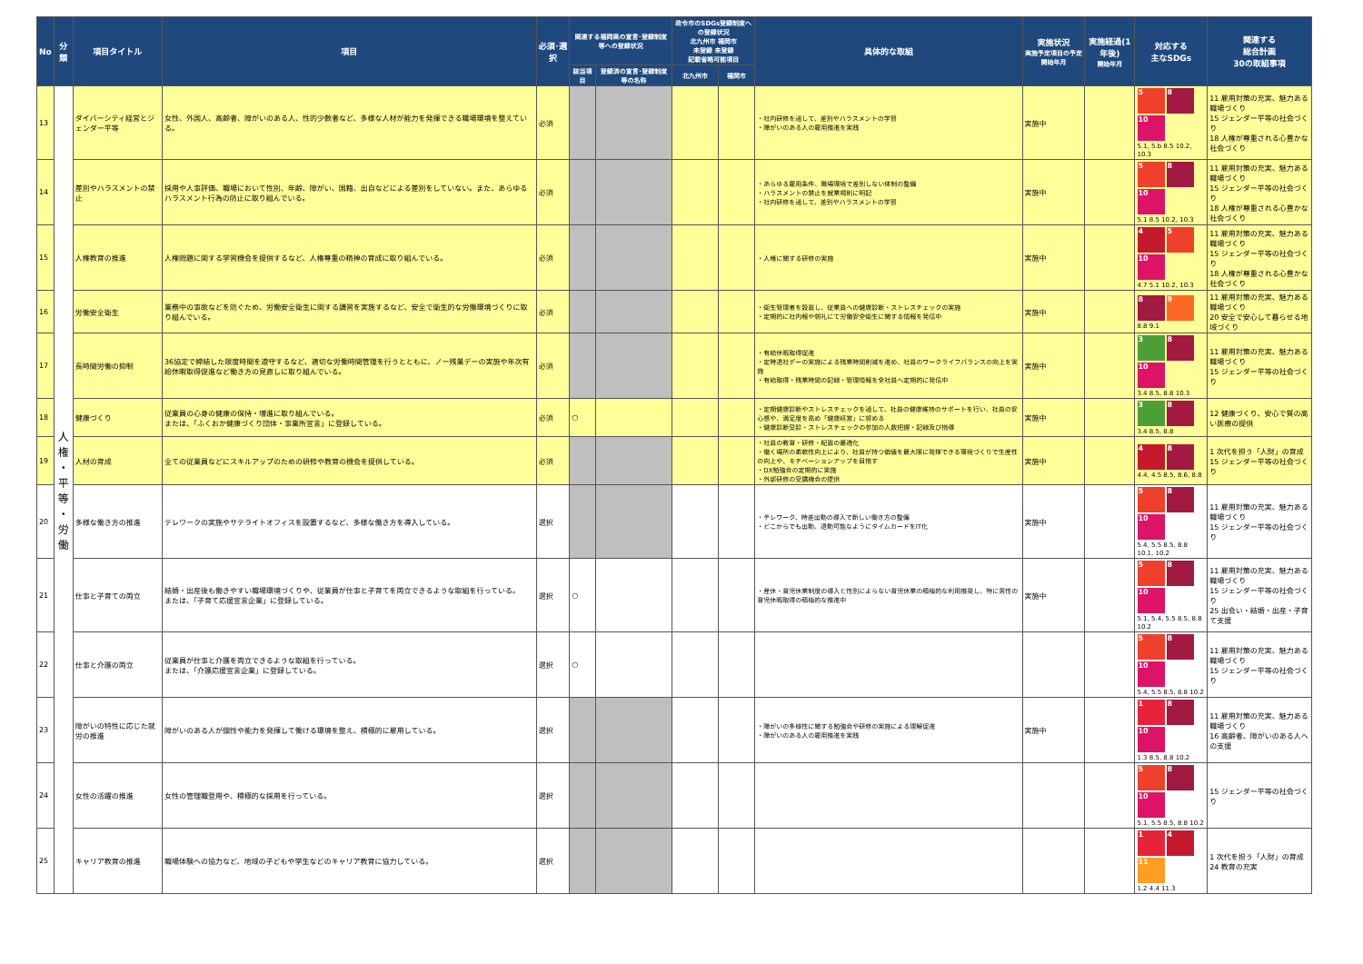| No | 分類 | 項目タイトル | 項目 | 必須･選択 | 関連する福岡県の宣言･登録制度等への登録状況 | | 政令市のSDGs登録制度への登録状況 北九州市 福岡市 未登録 未登録 記載省略可能項目 | | 具体的な取組 | 実施状況 実施予定項目の予定開始年月 | 実施経過(1年後) 開始年月 | 対応する 主なSDGs | 関連する 総合計画 30の取組事項 |
| --- | --- | --- | --- | --- | --- | --- | --- | --- | --- | --- | --- | --- | --- |
| | | | | | 該当項目 | 登録済の宣言･登録制度等の名称 | 北九州市 | 福岡市 | | | | | |
| 13 | 人 権 ・ 平 等 ・ 労 働 | ダイバーシティ経営とジェンダー平等 | 女性、外国人、高齢者、障がいのある人、性的少数者など、多様な人材が能力を発揮できる職場環境を整えている。 | 必須 | | | | | ・社内研修を通して、差別やハラスメントの学習 ・障がいのある人の雇用推進を実践 | 実施中 | | 5 8 10 5.1, 5.b 8.5 10.2, 10.3 | 11 雇用対策の充実、魅力ある職場づくり 15 ジェンダー平等の社会づくり 18 人権が尊重される心豊かな社会づくり |
| 14 | | 差別やハラスメントの禁止 | 採用や人事評価、職場において性別、年齢、障がい、国籍、出自などによる差別をしていない。また、あらゆるハラスメント行為の防止に取り組んでいる。 | 必須 | | | | | ・あらゆる雇用条件、職場環境で差別しない体制の整備 ・ハラスメントの禁止を就業規則に明記 ・社内研修を通して、差別やハラスメントの学習 | 実施中 | | 5 8 10 5.1 8.5 10.2, 10.3 | 11 雇用対策の充実、魅力ある職場づくり 15 ジェンダー平等の社会づくり 18 人権が尊重される心豊かな社会づくり |
| 15 | | 人権教育の推進 | 人権問題に関する学習機会を提供するなど、人権尊重の精神の育成に取り組んでいる。 | 必須 | | | | | ・人権に関する研修の実施 | 実施中 | | 4 5 10 4.7 5.1 10.2, 10.3 | 11 雇用対策の充実、魅力ある職場づくり 15 ジェンダー平等の社会づくり 18 人権が尊重される心豊かな社会づくり |
| 16 | | 労働安全衛生 | 業務中の事故などを防ぐため、労働安全衛生に関する講習を実施するなど、安全で衛生的な労働環境づくりに取り組んでいる。 | 必須 | | | | | ・衛生管理者を設置し、従業員への健康診断・ストレスチェックの実施 ・定期的に社内報や朝礼にて労働安全衛生に関する情報を発信中 | 実施中 | | 8 9 8.8 9.1 | 11 雇用対策の充実、魅力ある職場づくり 20 安全で安心して暮らせる地域づくり |
| 17 | | 長時間労働の抑制 | 36協定で締結した限度時間を遵守するなど、適切な労働時間管理を行うとともに、ノー残業デーの実施や年次有給休暇取得促進など働き方の見直しに取り組んでいる。 | 必須 | | | | | ・有給休暇取得促進 ・定時退社デーの実施による残業時間削減を進め、社員のワークライフバランスの向上を実施 ・有給取得・残業時間の記録・管理情報を全社員へ定期的に発信中 | 実施中 | | 3 8 10 3.4 8.5, 8.8 10.3 | 11 雇用対策の充実、魅力ある職場づくり 15 ジェンダー平等の社会づくり |
| 18 | | 健康づくり | 従業員の心身の健康の保持・増進に取り組んでいる。 または、「ふくおか健康づくり団体・事業所宣言」に登録している。 | 必須 | ○ | | | | ・定期健康診断やストレスチェックを通して、社員の健康維持のサポートを行い、社員の安心感や、満足度を高め「健康経営」に努める ・健康診断受診・ストレスチェックの参加の人数把握・記録及び指導 | 実施中 | | 3 8 3.4 8.5, 8.8 | 12 健康づくり、安心で質の高い医療の提供 |
| 19 | | 人材の育成 | 全ての従業員などにスキルアップのための研修や教育の機会を提供している。 | 必須 | | | | | ・社員の教育・研修・配置の最適化 ・働く場所の柔軟性向上により、社員が持つ価値を最大限に発揮できる環境づくりで生産性の向上や、モチベーションアップを目指す ・DX勉強会の定期的に実施 ・外部研修の受講機会の提供 | 実施中 | | 4 8 4.4, 4.5 8.5, 8.6, 8.8 | 1 次代を担う「人財」の育成 15 ジェンダー平等の社会づくり |
| 20 | | 多様な働き方の推進 | テレワークの実施やサテライトオフィスを設置するなど、多様な働き方を導入している。 | 選択 | | | | | ・テレワーク、時差出勤の導入で新しい働き方の整備 ・どこからでも出勤、退勤可能なようにタイムカードをIT化 | 実施中 | | 5 8 10 5.4, 5.5 8.5, 8.8 10.1, 10.2 | 11 雇用対策の充実、魅力ある職場づくり 15 ジェンダー平等の社会づくり |
| 21 | | 仕事と子育ての両立 | 結婚・出産後も働きやすい職場環境づくりや、従業員が仕事と子育てを両立できるような取組を行っている。 または、「子育て応援宣言企業」に登録している。 | 選択 | ○ | | | | ・産休・育児休業制度の導入と性別によらない育児休業の積極的な利用推奨し、特に男性の育児休暇取得の積極的な推進中 | 実施中 | | 5 8 10 5.1, 5.4, 5.5 8.5, 8.8 10.2 | 11 雇用対策の充実、魅力ある職場づくり 15 ジェンダー平等の社会づくり 25 出会い・結婚・出産・子育て支援 |
| 22 | | 仕事と介護の両立 | 従業員が仕事と介護を両立できるような取組を行っている。 または、「介護応援宣言企業」に登録している。 | 選択 | ○ | | | | | | | 5 8 10 5.4, 5.5 8.5, 8.8 10.2 | 11 雇用対策の充実、魅力ある職場づくり 15 ジェンダー平等の社会づくり |
| 23 | | 障がいの特性に応じた就労の推進 | 障がいのある人が個性や能力を発揮して働ける環境を整え、積極的に雇用している。 | 選択 | | | | | ・障がいの多様性に関する勉強会や研修の実施による理解促進 ・障がいのある人の雇用推進を実践 | 実施中 | | 1 8 10 1.3 8.5, 8.8 10.2 | 11 雇用対策の充実、魅力ある職場づくり 16 高齢者、障がいのある人への支援 |
| 24 | | 女性の活躍の推進 | 女性の管理職登用や、積極的な採用を行っている。 | 選択 | | | | | | | | 5 8 10 5.1, 5.5 8.5, 8.8 10.2 | 15 ジェンダー平等の社会づくり |
| 25 | | キャリア教育の推進 | 職場体験への協力など、地域の子どもや学生などのキャリア教育に協力している。 | 選択 | | | | | | | | 1 4 11 1.2 4.4 11.3 | 1 次代を担う「人財」の育成 24 教育の充実 |